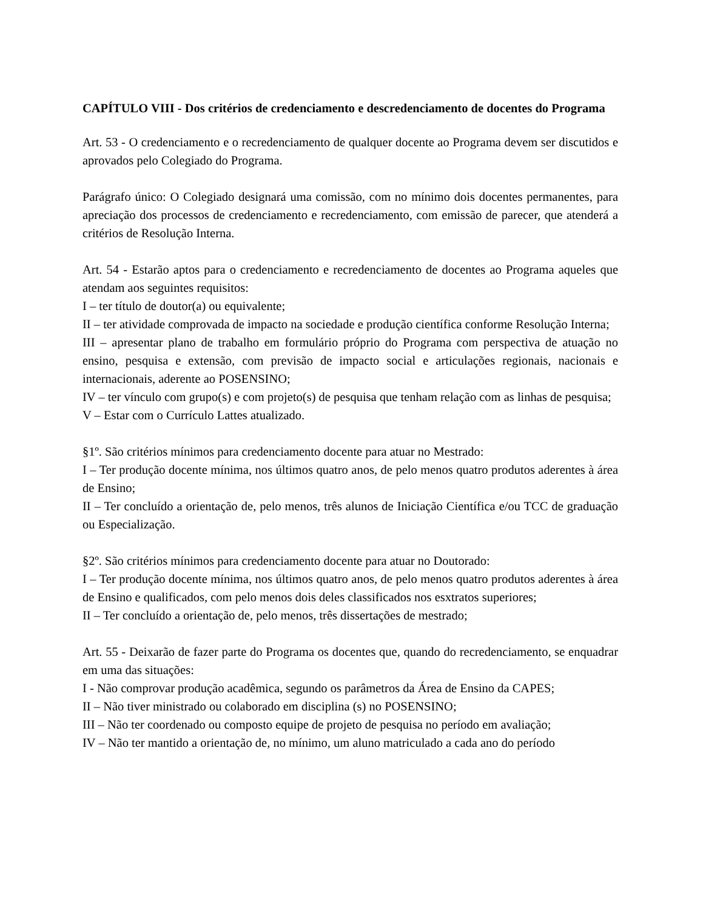CAPÍTULO VIII - Dos critérios de credenciamento e descredenciamento de docentes do Programa
Art. 53 - O credenciamento e o recredenciamento de qualquer docente ao Programa devem ser discutidos e aprovados pelo Colegiado do Programa.
Parágrafo único: O Colegiado designará uma comissão, com no mínimo dois docentes permanentes, para apreciação dos processos de credenciamento e recredenciamento, com emissão de parecer, que atenderá a critérios de Resolução Interna.
Art. 54 - Estarão aptos para o credenciamento e recredenciamento de docentes ao Programa aqueles que atendam aos seguintes requisitos:
I – ter título de doutor(a) ou equivalente;
II – ter atividade comprovada de impacto na sociedade e produção científica conforme Resolução Interna;
III – apresentar plano de trabalho em formulário próprio do Programa com perspectiva de atuação no ensino, pesquisa e extensão, com previsão de impacto social e articulações regionais, nacionais e internacionais, aderente ao POSENSINO;
IV – ter vínculo com grupo(s) e com projeto(s) de pesquisa que tenham relação com as linhas de pesquisa;
V – Estar com o Currículo Lattes atualizado.
§1º. São critérios mínimos para credenciamento docente para atuar no Mestrado:
I – Ter produção docente mínima, nos últimos quatro anos, de pelo menos quatro produtos aderentes à área de Ensino;
II – Ter concluído a orientação de, pelo menos, três alunos de Iniciação Científica e/ou TCC de graduação ou Especialização.
§2º. São critérios mínimos para credenciamento docente para atuar no Doutorado:
I – Ter produção docente mínima, nos últimos quatro anos, de pelo menos quatro produtos aderentes à área de Ensino e qualificados, com pelo menos dois deles classificados nos esxtratos superiores;
II – Ter concluído a orientação de, pelo menos, três dissertações de mestrado;
Art. 55 - Deixarão de fazer parte do Programa os docentes que, quando do recredenciamento, se enquadrar em uma das situações:
I - Não comprovar produção acadêmica, segundo os parâmetros da Área de Ensino da CAPES;
II – Não tiver ministrado ou colaborado em disciplina (s) no POSENSINO;
III – Não ter coordenado ou composto equipe de projeto de pesquisa no período em avaliação;
IV – Não ter mantido a orientação de, no mínimo, um aluno matriculado a cada ano do período